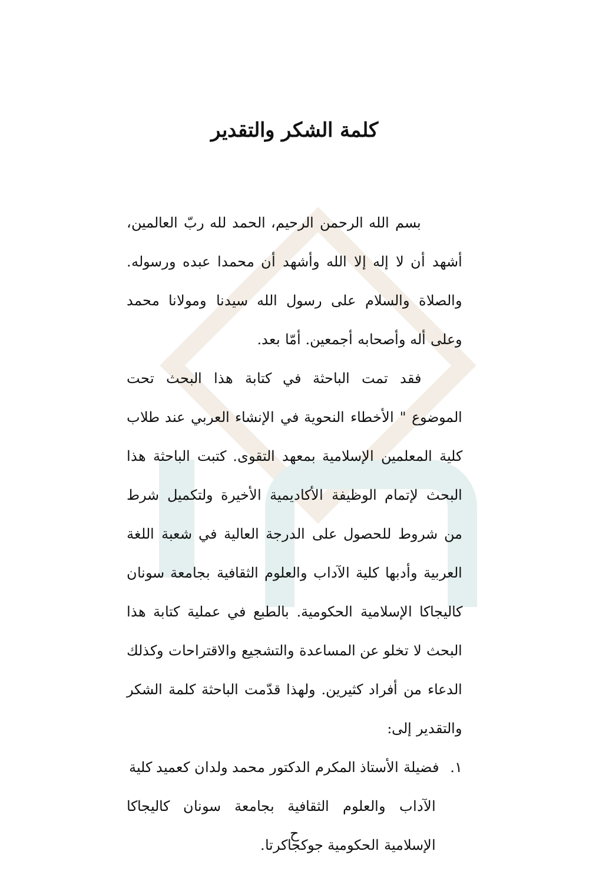كلمة الشكر والتقدير
بسم الله الرحمن الرحيم، الحمد لله ربّ العالمين، أشهد أن لا إله إلا الله وأشهد أن محمدا عبده ورسوله. والصلاة والسلام على رسول الله سيدنا ومولانا محمد وعلى أله وأصحابه أجمعين. أمّا بعد.
فقد تمت الباحثة في كتابة هذا البحث تحت الموضوع " الأخطاء النحوية في الإنشاء العربي عند طلاب كلية المعلمين الإسلامية بمعهد التقوى. كتبت الباحثة هذا البحث لإتمام الوظيفة الأكاديمية الأخيرة ولتكميل شرط من شروط للحصول على الدرجة العالية في شعبة اللغة العربية وأدبها كلية الآداب والعلوم الثقافية بجامعة سونان كاليجاكا الإسلامية الحكومية. بالطبع في عملية كتابة هذا البحث لا تخلو عن المساعدة والتشجيع والاقتراحات وكذلك الدعاء من أفراد كثيرين. ولهذا قدّمت الباحثة كلمة الشكر والتقدير إلى:
١. فضيلة الأستاذ المكرم الدكتور محمد ولدان كعميد كلية
الآداب والعلوم الثقافية بجامعة سونان كاليجاكا الإسلامية الحكومية جوكجاكرتا.
ح